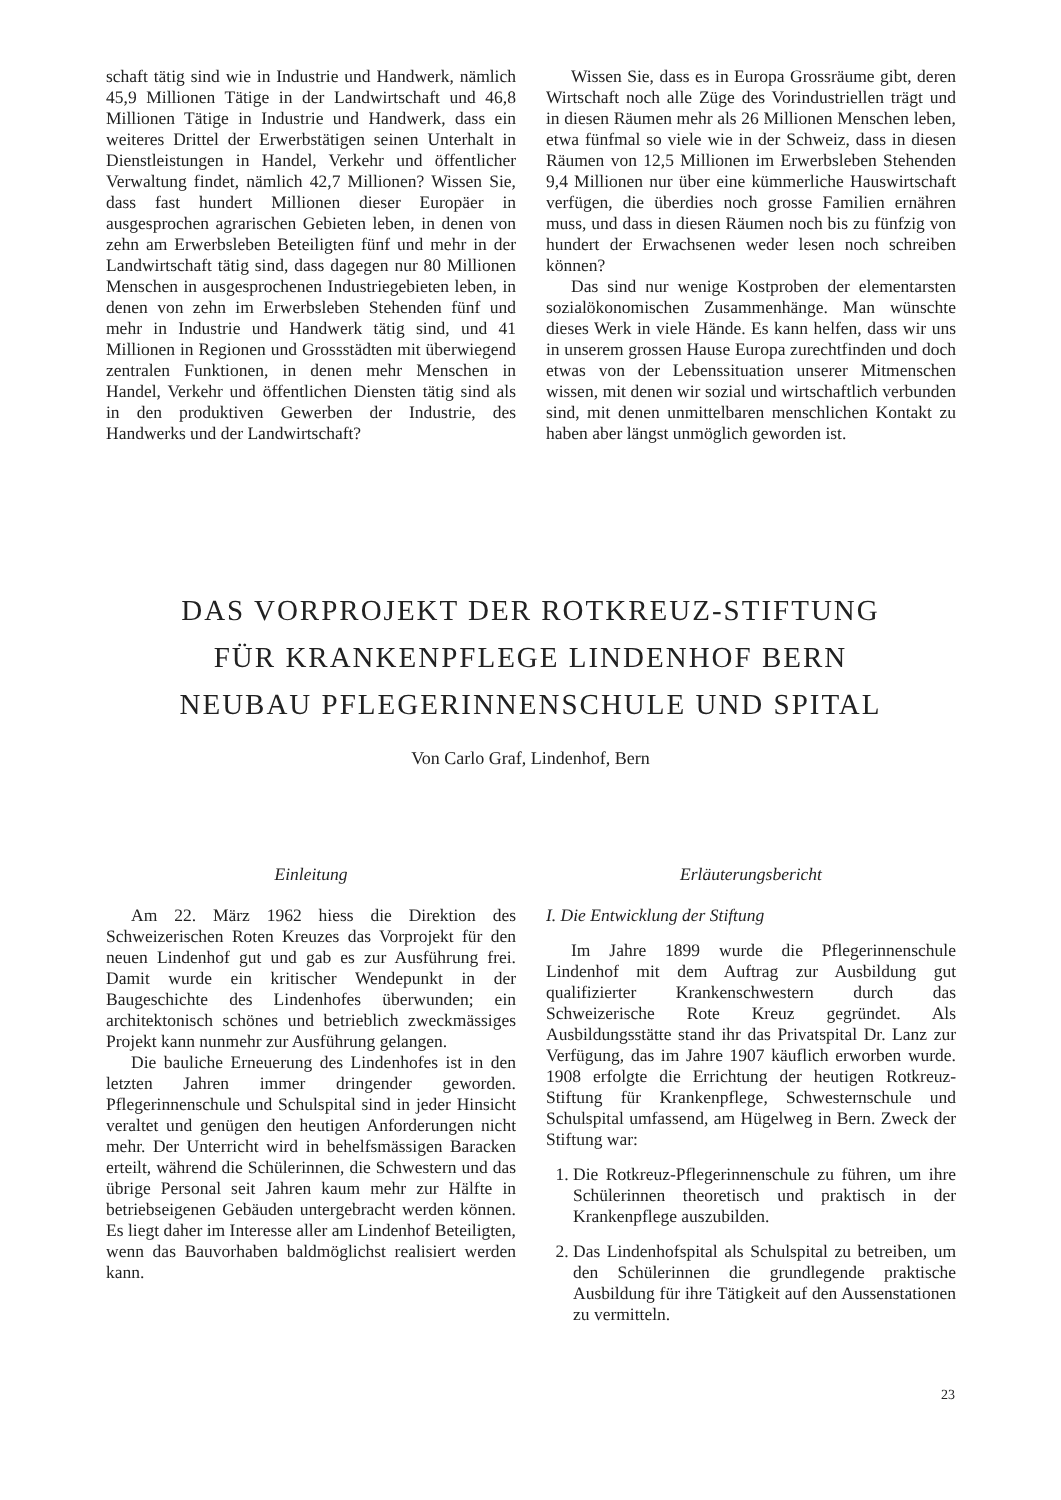schaft tätig sind wie in Industrie und Handwerk, nämlich 45,9 Millionen Tätige in der Landwirtschaft und 46,8 Millionen Tätige in Industrie und Handwerk, dass ein weiteres Drittel der Erwerbstätigen seinen Unterhalt in Dienstleistungen in Handel, Verkehr und öffentlicher Verwaltung findet, nämlich 42,7 Millionen? Wissen Sie, dass fast hundert Millionen dieser Europäer in ausgesprochen agrarischen Gebieten leben, in denen von zehn am Erwerbsleben Beteiligten fünf und mehr in der Landwirtschaft tätig sind, dass dagegen nur 80 Millionen Menschen in ausgesprochenen Industriegebieten leben, in denen von zehn im Erwerbsleben Stehenden fünf und mehr in Industrie und Handwerk tätig sind, und 41 Millionen in Regionen und Grossstädten mit überwiegend zentralen Funktionen, in denen mehr Menschen in Handel, Verkehr und öffentlichen Diensten tätig sind als in den produktiven Gewerben der Industrie, des Handwerks und der Landwirtschaft?
Wissen Sie, dass es in Europa Grossräume gibt, deren Wirtschaft noch alle Züge des Vorindustriellen trägt und in diesen Räumen mehr als 26 Millionen Menschen leben, etwa fünfmal so viele wie in der Schweiz, dass in diesen Räumen von 12,5 Millionen im Erwerbsleben Stehenden 9,4 Millionen nur über eine kümmerliche Hauswirtschaft verfügen, die überdies noch grosse Familien ernähren muss, und dass in diesen Räumen noch bis zu fünfzig von hundert der Erwachsenen weder lesen noch schreiben können?
Das sind nur wenige Kostproben der elementarsten sozialökonomischen Zusammenhänge. Man wünschte dieses Werk in viele Hände. Es kann helfen, dass wir uns in unserem grossen Hause Europa zurechtfinden und doch etwas von der Lebenssituation unserer Mitmenschen wissen, mit denen wir sozial und wirtschaftlich verbunden sind, mit denen unmittelbaren menschlichen Kontakt zu haben aber längst unmöglich geworden ist.
DAS VORPROJEKT DER ROTKREUZ-STIFTUNG
FÜR KRANKENPFLEGE LINDENHOF BERN
NEUBAU PFLEGERINNENSCHULE UND SPITAL
Von Carlo Graf, Lindenhof, Bern
Einleitung
Am 22. März 1962 hiess die Direktion des Schweizerischen Roten Kreuzes das Vorprojekt für den neuen Lindenhof gut und gab es zur Ausführung frei. Damit wurde ein kritischer Wendepunkt in der Baugeschichte des Lindenhofes überwunden; ein architektonisch schönes und betrieblich zweckmässiges Projekt kann nunmehr zur Ausführung gelangen.
Die bauliche Erneuerung des Lindenhofes ist in den letzten Jahren immer dringender geworden. Pflegerinnenschule und Schulspital sind in jeder Hinsicht veraltet und genügen den heutigen Anforderungen nicht mehr. Der Unterricht wird in behelfsmässigen Baracken erteilt, während die Schülerinnen, die Schwestern und das übrige Personal seit Jahren kaum mehr zur Hälfte in betriebseigenen Gebäuden untergebracht werden können. Es liegt daher im Interesse aller am Lindenhof Beteiligten, wenn das Bauvorhaben baldmöglichst realisiert werden kann.
Erläuterungsbericht
I. Die Entwicklung der Stiftung
Im Jahre 1899 wurde die Pflegerinnenschule Lindenhof mit dem Auftrag zur Ausbildung gut qualifizierter Krankenschwestern durch das Schweizerische Rote Kreuz gegründet. Als Ausbildungsstätte stand ihr das Privatspital Dr. Lanz zur Verfügung, das im Jahre 1907 käuflich erworben wurde. 1908 erfolgte die Errichtung der heutigen Rotkreuz-Stiftung für Krankenpflege, Schwesternschule und Schulspital umfassend, am Hügelweg in Bern. Zweck der Stiftung war:
1. Die Rotkreuz-Pflegerinnenschule zu führen, um ihre Schülerinnen theoretisch und praktisch in der Krankenpflege auszubilden.
2. Das Lindenhofspital als Schulspital zu betreiben, um den Schülerinnen die grundlegende praktische Ausbildung für ihre Tätigkeit auf den Aussenstationen zu vermitteln.
23